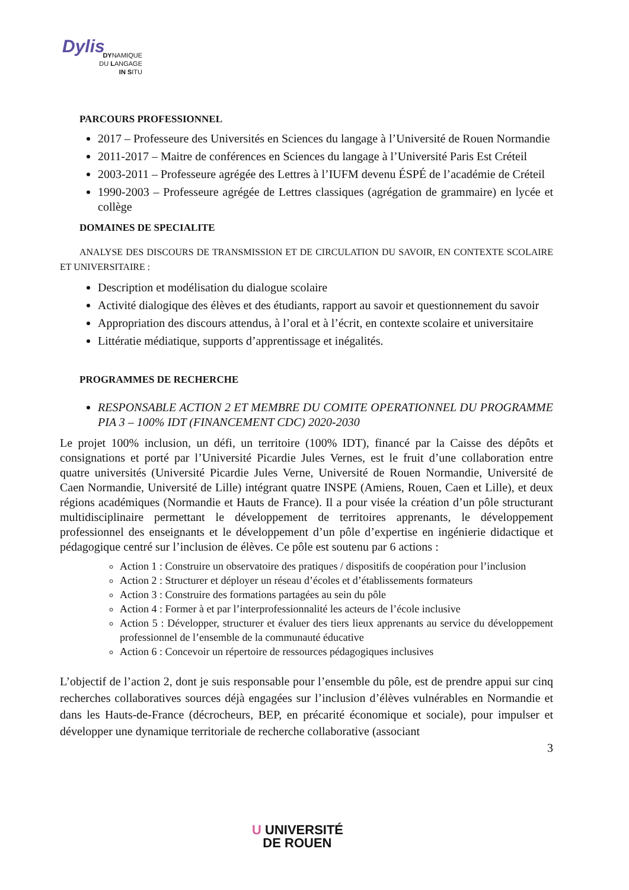Dylis
DYNAMIQUE
DU LANGAGE
IN SITU
PARCOURS PROFESSIONNEL
2017 – Professeure des Universités en Sciences du langage à l’Université de Rouen Normandie
2011-2017 – Maitre de conférences en Sciences du langage à l’Université Paris Est Créteil
2003-2011 – Professeure agrégée des Lettres à l’IUFM devenu ÉSPÉ de l’académie de Créteil
1990-2003 – Professeure agrégée de Lettres classiques (agrégation de grammaire) en lycée et collège
DOMAINES DE SPECIALITE
ANALYSE DES DISCOURS DE TRANSMISSION ET DE CIRCULATION DU SAVOIR, EN CONTEXTE SCOLAIRE ET UNIVERSITAIRE :
Description et modélisation du dialogue scolaire
Activité dialogique des élèves et des étudiants, rapport au savoir et questionnement du savoir
Appropriation des discours attendus, à l’oral et à l’écrit, en contexte scolaire et universitaire
Littératie médiatique, supports d’apprentissage et inégalités.
PROGRAMMES DE RECHERCHE
RESPONSABLE ACTION 2 ET MEMBRE DU COMITE OPERATIONNEL DU PROGRAMME PIA 3 – 100% IDT (FINANCEMENT CDC) 2020-2030
Le projet 100% inclusion, un défi, un territoire (100% IDT), financé par la Caisse des dépôts et consignations et porté par l’Université Picardie Jules Vernes, est le fruit d’une collaboration entre quatre universités (Université Picardie Jules Verne, Université de Rouen Normandie, Université de Caen Normandie, Université de Lille) intégrant quatre INSPE (Amiens, Rouen, Caen et Lille), et deux régions académiques (Normandie et Hauts de France). Il a pour visée la création d’un pôle structurant multidisciplinaire permettant le développement de territoires apprenants, le développement professionnel des enseignants et le développement d’un pôle d’expertise en ingénierie didactique et pédagogique centré sur l’inclusion de élèves. Ce pôle est soutenu par 6 actions :
Action 1 : Construire un observatoire des pratiques / dispositifs de coopération pour l’inclusion
Action 2 : Structurer et déployer un réseau d’écoles et d’établissements formateurs
Action 3 : Construire des formations partagées au sein du pôle
Action 4 : Former à et par l’interprofessionnalité les acteurs de l’école inclusive
Action 5 : Développer, structurer et évaluer des tiers lieux apprenants au service du développement professionnel de l’ensemble de la communauté éducative
Action 6 : Concevoir un répertoire de ressources pédagogiques inclusives
L’objectif de l’action 2, dont je suis responsable pour l’ensemble du pôle, est de prendre appui sur cinq recherches collaboratives sources déjà engagées sur l’inclusion d’élèves vulnérables en Normandie et dans les Hauts-de-France (décrocheurs, BEP, en précarité économique et sociale), pour impulser et développer une dynamique territoriale de recherche collaborative (associant
3
U UNIVERSITÉ
DE ROUEN